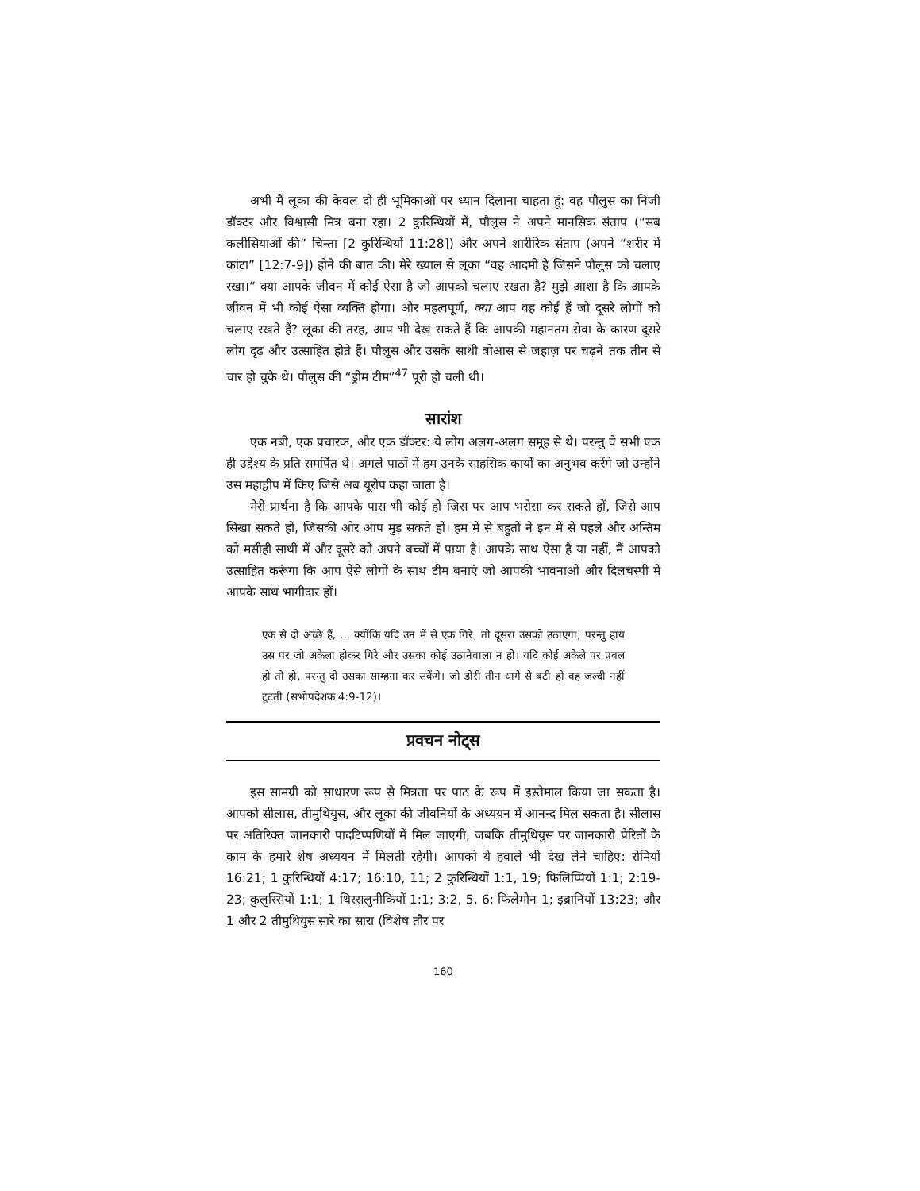अभी मैं लूका की केवल दो ही भूमिकाओं पर ध्यान दिलाना चाहता हूं: वह पौलुस का निजी डॉक्टर और विश्वासी मित्र बना रहा। 2 कुरिन्थियों में, पौलुस ने अपने मानसिक संताप (“सब कलीसियाओं की” चिन्ता [2 कुरिन्थियों 11:28]) और अपने शारीरिक संताप (अपने “शरीर में कांटा” [12:7-9]) होने की बात की। मेरे ख्याल से लूका “वह आदमी है जिसने पौलुस को चलाए रखा।” क्या आपके जीवन में कोई ऐसा है जो आपको चलाए रखता है? मुझे आशा है कि आपके जीवन में भी कोई ऐसा व्यक्ति होगा। और महत्वपूर्ण, क्या आप वह कोई हैं जो दूसरे लोगों को चलाए रखते हैं? लूका की तरह, आप भी देख सकते हैं कि आपकी महानतम सेवा के कारण दूसरे लोग दृढ़ और उत्साहित होते हैं। पौलुस और उसके साथी त्रोआस से जहाज़ पर चढ़ने तक तीन से चार हो चुके थे। पौलुस की “ड्रीम टीम”<sup>47</sup> पूरी हो चली थी।
सारांश
एक नबी, एक प्रचारक, और एक डॉक्टर: ये लोग अलग-अलग समूह से थे। परन्तु वे सभी एक ही उद्देश्य के प्रति समर्पित थे। अगले पाठों में हम उनके साहसिक कार्यों का अनुभव करेंगे जो उन्होंने उस महाद्वीप में किए जिसे अब यूरोप कहा जाता है।
मेरी प्रार्थना है कि आपके पास भी कोई हो जिस पर आप भरोसा कर सकते हों, जिसे आप सिखा सकते हों, जिसकी ओर आप मुड़ सकते हों। हम में से बहुतों ने इन में से पहले और अन्तिम को मसीही साथी में और दूसरे को अपने बच्चों में पाया है। आपके साथ ऐसा है या नहीं, मैं आपको उत्साहित करूंगा कि आप ऐसे लोगों के साथ टीम बनाएं जो आपकी भावनाओं और दिलचस्पी में आपके साथ भागीदार हों।
एक से दो अच्छे हैं, ... क्योंकि यदि उन में से एक गिरे, तो दूसरा उसको उठाएगा; परन्तु हाय उस पर जो अकेला होकर गिरे और उसका कोई उठानेवाला न हो। यदि कोई अकेले पर प्रबल हो तो हो, परन्तु दो उसका साम्हना कर सकेंगे। जो डोरी तीन धागे से बटी हो वह जल्दी नहीं टूटती (सभोपदेशक 4:9-12)।
प्रवचन नोट्स
इस सामग्री को साधारण रूप से मित्रता पर पाठ के रूप में इस्तेमाल किया जा सकता है। आपको सीलास, तीमुथियुस, और लूका की जीवनियों के अध्ययन में आनन्द मिल सकता है। सीलास पर अतिरिक्त जानकारी पादटिप्पणियों में मिल जाएगी, जबकि तीमुथियुस पर जानकारी प्रेरितों के काम के हमारे शेष अध्ययन में मिलती रहेगी। आपको ये हवाले भी देख लेने चाहिए: रोमियों 16:21; 1 कुरिन्थियों 4:17; 16:10, 11; 2 कुरिन्थियों 1:1, 19; फिलिप्पियों 1:1; 2:19-23; कुलुस्सियों 1:1; 1 थिस्सलुनीकियों 1:1; 3:2, 5, 6; फिलेमोन 1; इब्रानियों 13:23; और 1 और 2 तीमुथियुस सारे का सारा (विशेष तौर पर
160